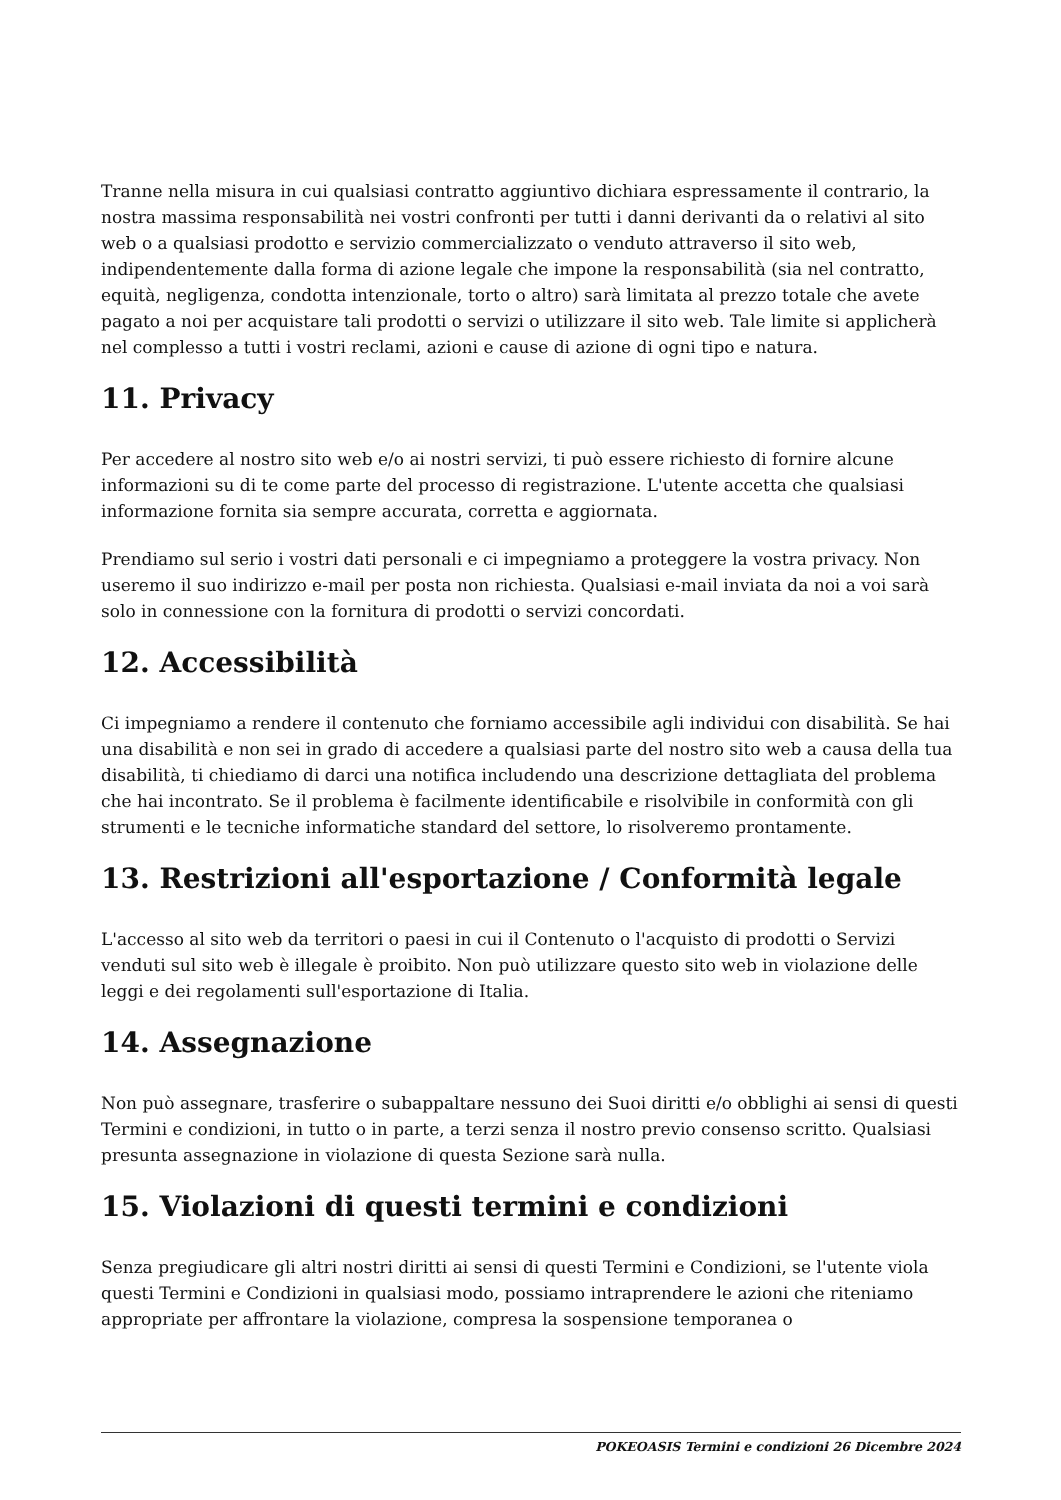Tranne nella misura in cui qualsiasi contratto aggiuntivo dichiara espressamente il contrario, la nostra massima responsabilità nei vostri confronti per tutti i danni derivanti da o relativi al sito web o a qualsiasi prodotto e servizio commercializzato o venduto attraverso il sito web, indipendentemente dalla forma di azione legale che impone la responsabilità (sia nel contratto, equità, negligenza, condotta intenzionale, torto o altro) sarà limitata al prezzo totale che avete pagato a noi per acquistare tali prodotti o servizi o utilizzare il sito web. Tale limite si applicherà nel complesso a tutti i vostri reclami, azioni e cause di azione di ogni tipo e natura.
11. Privacy
Per accedere al nostro sito web e/o ai nostri servizi, ti può essere richiesto di fornire alcune informazioni su di te come parte del processo di registrazione. L'utente accetta che qualsiasi informazione fornita sia sempre accurata, corretta e aggiornata.
Prendiamo sul serio i vostri dati personali e ci impegniamo a proteggere la vostra privacy. Non useremo il suo indirizzo e-mail per posta non richiesta. Qualsiasi e-mail inviata da noi a voi sarà solo in connessione con la fornitura di prodotti o servizi concordati.
12. Accessibilità
Ci impegniamo a rendere il contenuto che forniamo accessibile agli individui con disabilità. Se hai una disabilità e non sei in grado di accedere a qualsiasi parte del nostro sito web a causa della tua disabilità, ti chiediamo di darci una notifica includendo una descrizione dettagliata del problema che hai incontrato. Se il problema è facilmente identificabile e risolvibile in conformità con gli strumenti e le tecniche informatiche standard del settore, lo risolveremo prontamente.
13. Restrizioni all'esportazione / Conformità legale
L'accesso al sito web da territori o paesi in cui il Contenuto o l'acquisto di prodotti o Servizi venduti sul sito web è illegale è proibito. Non può utilizzare questo sito web in violazione delle leggi e dei regolamenti sull'esportazione di Italia.
14. Assegnazione
Non può assegnare, trasferire o subappaltare nessuno dei Suoi diritti e/o obblighi ai sensi di questi Termini e condizioni, in tutto o in parte, a terzi senza il nostro previo consenso scritto. Qualsiasi presunta assegnazione in violazione di questa Sezione sarà nulla.
15. Violazioni di questi termini e condizioni
Senza pregiudicare gli altri nostri diritti ai sensi di questi Termini e Condizioni, se l'utente viola questi Termini e Condizioni in qualsiasi modo, possiamo intraprendere le azioni che riteniamo appropriate per affrontare la violazione, compresa la sospensione temporanea o
POKEOASIS Termini e condizioni 26 Dicembre 2024